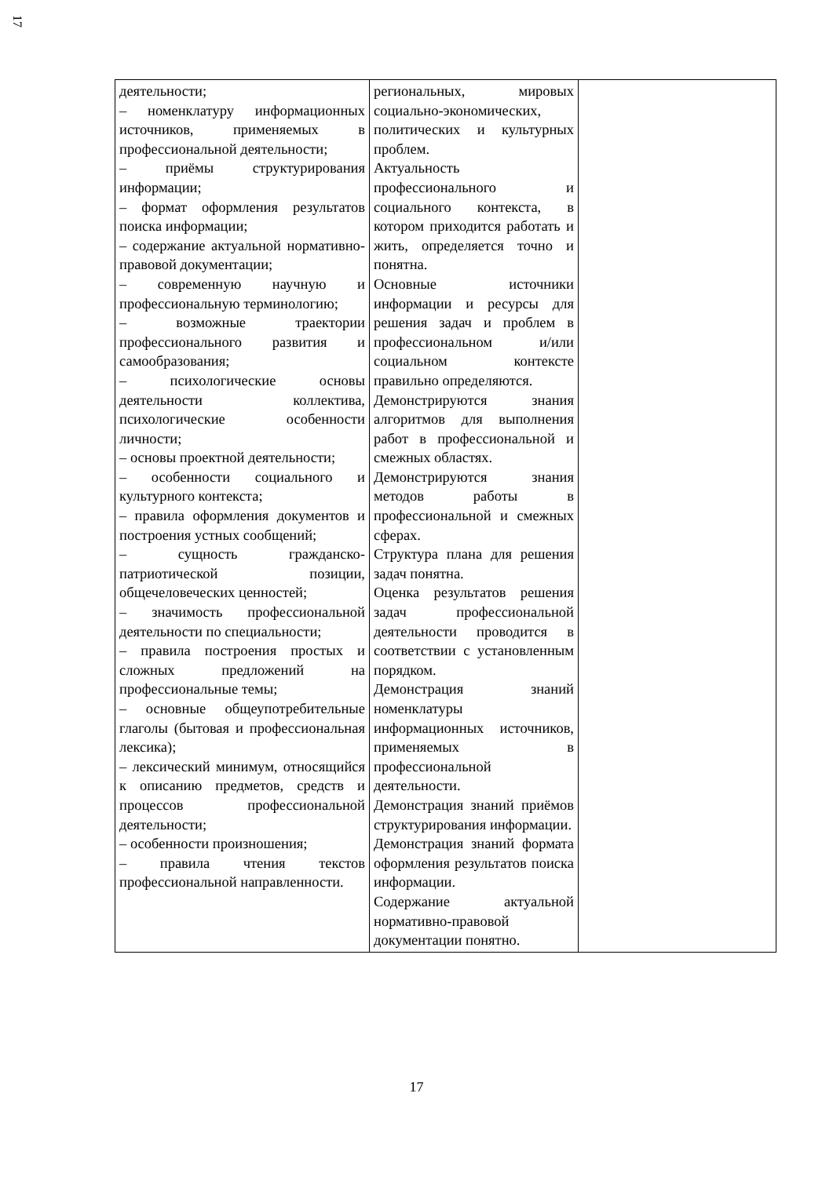17
| деятельности; – номенклатуру информационных источников, применяемых в профессиональной деятельности; – приёмы структурирования информации; – формат оформления результатов поиска информации; – содержание актуальной нормативно-правовой документации; – современную научную и профессиональную терминологию; – возможные траектории профессионального развития и самообразования; – психологические основы деятельности коллектива, психологические особенности личности; – основы проектной деятельности; – особенности социального и культурного контекста; – правила оформления документов и построения устных сообщений; – сущность гражданско-патриотической позиции, общечеловеческих ценностей; – значимость профессиональной деятельности по специальности; – правила построения простых и сложных предложений на профессиональные темы; – основные общеупотребительные глаголы (бытовая и профессиональная лексика); – лексический минимум, относящийся к описанию предметов, средств и процессов профессиональной деятельности; – особенности произношения; – правила чтения текстов профессиональной направленности. | региональных, мировых социально-экономических, политических и культурных проблем. Актуальность профессионального и социального контекста, в котором приходится работать и жить, определяется точно и понятна. Основные источники информации и ресурсы для решения задач и проблем в профессиональном и/или социальном контексте правильно определяются. Демонстрируются знания алгоритмов для выполнения работ в профессиональной и смежных областях. Демонстрируются знания методов работы в профессиональной и смежных сферах. Структура плана для решения задач понятна. Оценка результатов решения задач профессиональной деятельности проводится в соответствии с установленным порядком. Демонстрация знаний номенклатуры информационных источников, применяемых в профессиональной деятельности. Демонстрация знаний приёмов структурирования информации. Демонстрация знаний формата оформления результатов поиска информации. Содержание актуальной нормативно-правовой документации понятно. | |
17